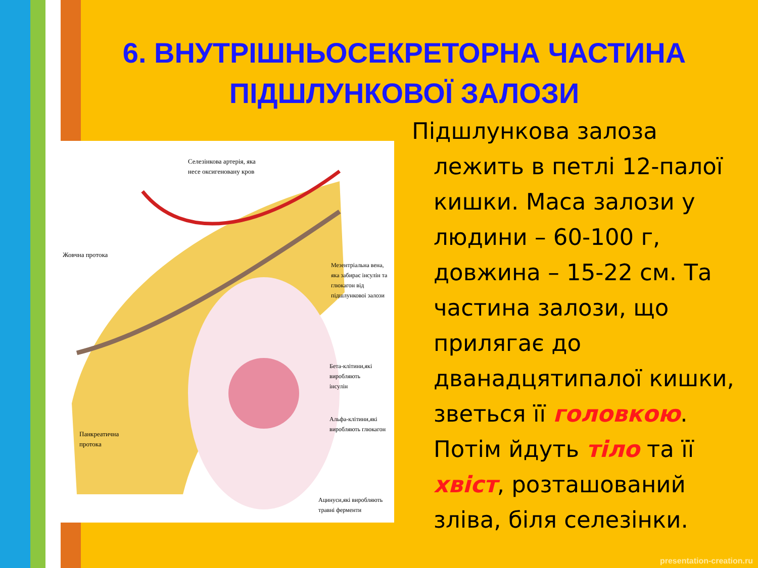6. ВНУТРІШНЬОСЕКРЕТОРНА ЧАСТИНА ПІДШЛУНКОВОЇ ЗАЛОЗИ
Селезінкова артерія, яка
несе оксигеновану кров
Жовчна протока
Мезентріальна вена,
яка забирає інсулін та
глюкагон від
підшлунковоі залози
Бета-клітини,які
виробляють
інсулін
Альфа-клітини,які
виробляють глюкагон
Панкреатична
протока
Ацинуси,які виробляють
травні ферменти
Підшлункова залоза лежить в петлі 12-палої кишки. Маса залози у людини – 60-100 г, довжина – 15-22 см. Та частина залози, що прилягає до дванадцятипалої кишки, зветься її головкою. Потім йдуть тіло та її хвіст, розташований зліва, біля селезінки.
presentation-creation.ru